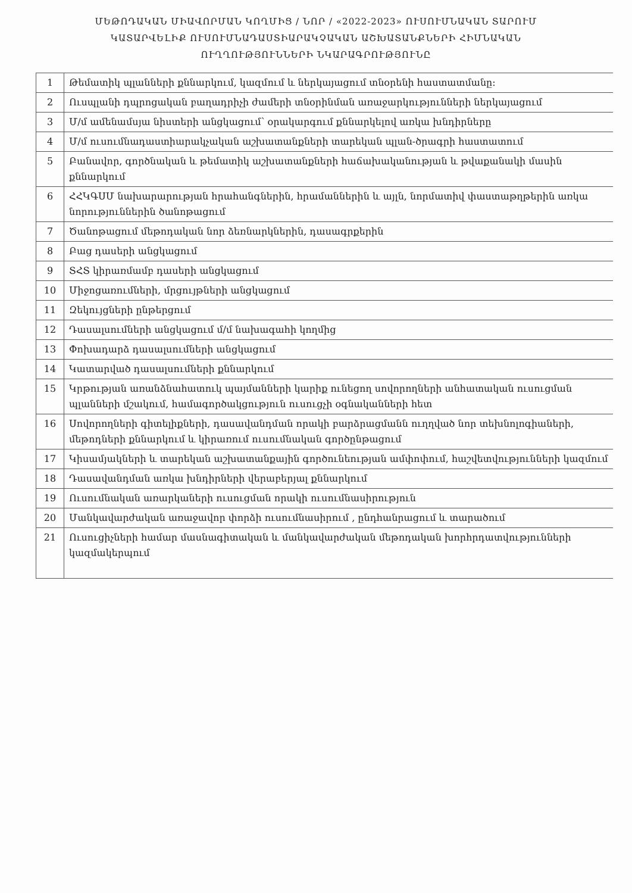ՄԵԹՈԴԱԿԱՆ ՄԻԱՎՈՐՄԱՆ ԿՈՂՄԻՑ / ՆՈՐ / «2022-2023» ՈՒՍՈՒՄՆԱԿԱՆ ՏԱՐՈՒՄ
ԿԱՏԱՐՎԵԼԻՔ ՈՒՍՈՒՄՆԱԴԱՍՏԻԱՐԱԿՉԱԿԱՆ ԱՇԽԱՏԱՆՔՆԵՐԻ ՀԻՄՆԱԿԱՆ
ՈՒՂՂՈՒԹՅՈՒՆՆԵՐԻ ՆԿԱՐԱԳՐՈՒԹՅՈՒՆԸ
| 1 | Թեմատիկ պլանների քննարկում, կազմում և ներկայացում տնօրենի հաստատմանը: |
| 2 | Ուսպլանի դպրոցական բաղադրիչի ժամերի տնօրինման առաջարկությունների ներկայացում |
| 3 | Մ/մ ամենամսյա նիստերի անցկացում՝ օրակարգում քննարկելով առկա խնդիրները |
| 4 | Մ/մ ուսումնադաստիարակչական աշխատանքների տարեկան պլան-ծրագրի հաստատում |
| 5 | Բանավոր, գործնական և թեմատիկ աշխատանքների հաճախականության և թվաքանակի մասին քննարկում |
| 6 | ՀՀԿԳՍՄ նախարարության հրահանգներին, հրամաններին և այլն, նորմատիվ փաստաթղթերին առկա նորություններին ծանոթացում |
| 7 | Ծանոթացում մեթոդական նոր ձեռնարկներին, դասագրքերին |
| 8 | Բաց դասերի անցկացում |
| 9 | ՏՀՏ կիրառմամբ դասերի անցկացում |
| 10 | Միջոցառումների, մրցույթների անցկացում |
| 11 | Զեկույցների ընթերցում |
| 12 | Դասալսումների անցկացում մ/մ նախագահի կողմից |
| 13 | Փոխադարձ դասալսումների անցկացում |
| 14 | Կատարված դասալսումների քննարկում |
| 15 | Կրթության առանձնահատուկ պայմանների կարիք ունեցող սովորողների անհատական ուսուցման պլանների մշակում, համագործակցություն ուսուցչի օգնականների հետ |
| 16 | Սովորողների գիտելիքների, դասավանդման որակի բարձրացմանն ուղղված նոր տեխնոլոգիաների, մեթոդների քննարկում և կիրառում ուսումնական գործընթացում |
| 17 | Կիսամյակների և տարեկան աշխատանքային գործունեության ամփոփում, հաշվետվությունների կազմում |
| 18 | Դասավանդման առկա խնդիրների վերաբերյալ քննարկում |
| 19 | Ուսումնական առարկաների ուսուցման որակի ուսումնասիրություն |
| 20 | Մանկավարժական առաջավոր փորձի ուսումնասիրում , ընդհանրացում և տարածում |
| 21 | Ուսուցիչների համար մասնագիտական և մանկավարժական մեթոդական խորհրդատվությունների կազմակերպում |